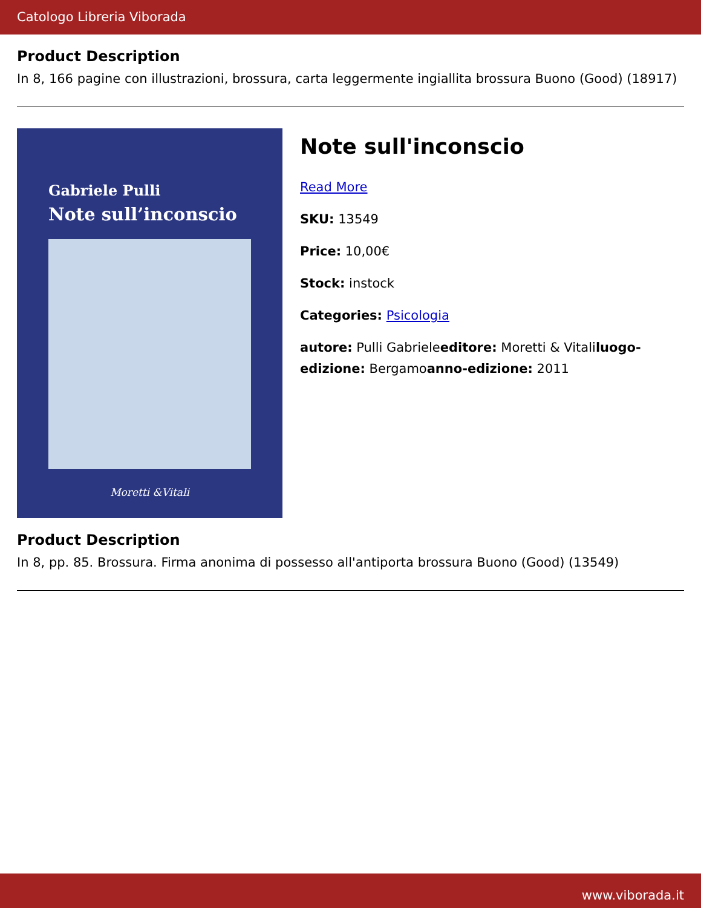Catologo Libreria Viborada
Product Description
In 8, 166 pagine con illustrazioni, brossura, carta leggermente ingiallita brossura Buono (Good) (18917)
Gabriele Pulli
Note sull’inconscio
Moretti &Vitali
Note sull'inconscio
Read More
SKU: 13549
Price: 10,00€
Stock: instock
Categories: Psicologia
autore: Pulli Gabrieleeditore: Moretti & Vitaliluogo-edizione: Bergamoanno-edizione: 2011
Product Description
In 8, pp. 85. Brossura. Firma anonima di possesso all'antiporta brossura Buono (Good) (13549)
www.viborada.it